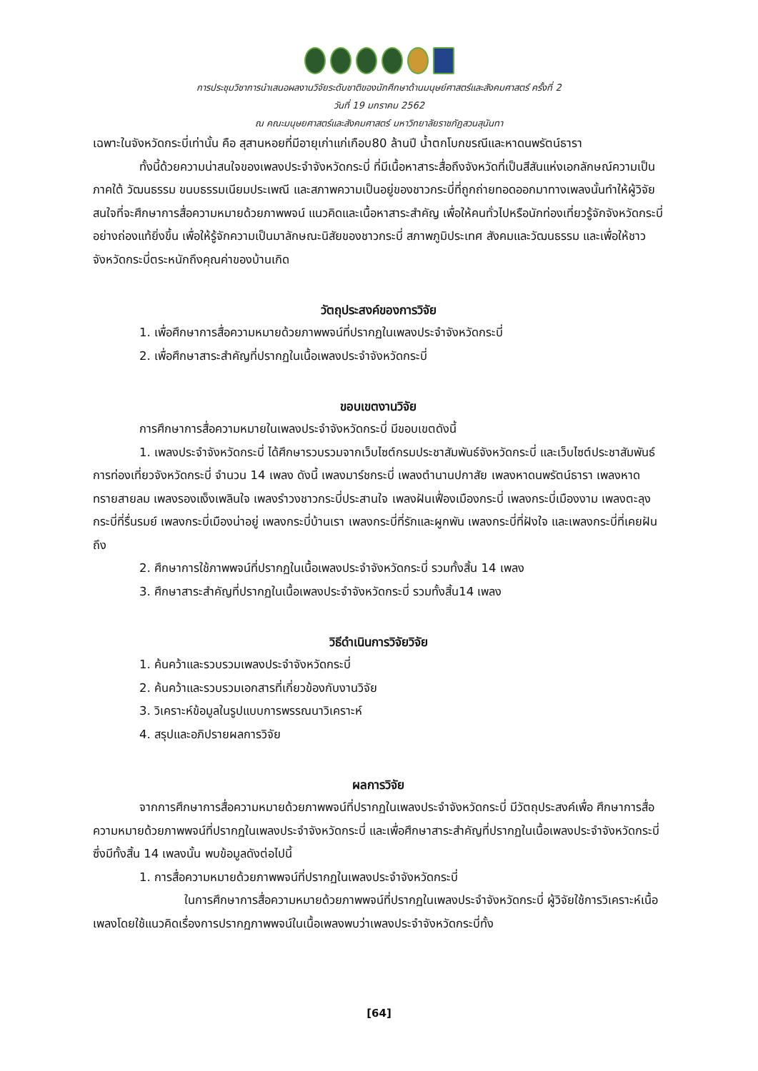การประชุมวิชาการนำเสนอผลงานวิจัยระดับชาติของนักศึกษาด้านมนุษย์ศาสตร์และสังคมศาสตร์ ครั้งที่ 2
วันที่ 19 มกราคม 2562
ณ คณะมนุษยศาสตร์และสังคมศาสตร์ มหาวิทยาลัยราชภัฏสวนสุนันทา
เฉพาะในจังหวัดกระบี่เท่านั้น คือ สุสานหอยที่มีอายุเก่าแก่เกือบ80 ล้านปี น้ำตกโบกขรณีและหาดนพรัตน์ธารา
ทั้งนี้ด้วยความน่าสนใจของเพลงประจำจังหวัดกระบี่ ที่มีเนื้อหาสาระสื่อถึงจังหวัดที่เป็นสีสันแห่งเอกลักษณ์ความเป็นภาคใต้ วัฒนธรรม ขนบธรรมเนียมประเพณี และสภาพความเป็นอยู่ของชาวกระบี่ที่ถูกถ่ายทอดออกมาทางเพลงนั้นทำให้ผู้วิจัยสนใจที่จะศึกษาการสื่อความหมายด้วยภาพพจน์ แนวคิดและเนื้อหาสาระสำคัญ เพื่อให้คนทั่วไปหรือนักท่องเที่ยวรู้จักจังหวัดกระบี่อย่างถ่องแท้ยิ่งขึ้น เพื่อให้รู้จักความเป็นมาลักษณะนิสัยของชาวกระบี่ สภาพภูมิประเทศ สังคมและวัฒนธรรม และเพื่อให้ชาวจังหวัดกระบี่ตระหนักถึงคุณค่าของบ้านเกิด
วัตถุประสงค์ของการวิจัย
1. เพื่อศึกษาการสื่อความหมายด้วยภาพพจน์ที่ปรากฏในเพลงประจำจังหวัดกระบี่
2. เพื่อศึกษาสาระสำคัญที่ปรากฏในเนื้อเพลงประจำจังหวัดกระบี่
ขอบเขตงานวิจัย
การศึกษาการสื่อความหมายในเพลงประจำจังหวัดกระบี่ มีขอบเขตดังนี้
1. เพลงประจำจังหวัดกระบี่ ได้ศึกษารวบรวมจากเว็บไซต์กรมประชาสัมพันธ์จังหวัดกระบี่ และเว็บไซต์ประชาสัมพันธ์การท่องเที่ยวจังหวัดกระบี่ จำนวน 14 เพลง ดังนี้ เพลงมาร์ชกระบี่ เพลงตำนานปกาสัย เพลงหาดนพรัตน์ธารา เพลงหาดทรายสายลม เพลงรองแง็งเพลินใจ เพลงรำวงชาวกระบี่ประสานใจ เพลงฝันเฟื่องเมืองกระบี่ เพลงกระบี่เมืองงาม เพลงตะลุงกระบี่ที่รื่นรมย์ เพลงกระบี่เมืองน่าอยู่ เพลงกระบี่บ้านเรา เพลงกระบี่ที่รักและผูกพัน เพลงกระบี่ที่ฝังใจ และเพลงกระบี่ที่เคยฝันถึง
2. ศึกษาการใช้ภาพพจน์ที่ปรากฏในเนื้อเพลงประจำจังหวัดกระบี่ รวมทั้งสิ้น 14 เพลง
3. ศึกษาสาระสำคัญที่ปรากฏในเนื้อเพลงประจำจังหวัดกระบี่ รวมทั้งสิ้น14 เพลง
วิธีดำเนินการวิจัยวิจัย
1. ค้นคว้าและรวบรวมเพลงประจำจังหวัดกระบี่
2. ค้นคว้าและรวบรวมเอกสารที่เกี่ยวข้องกับงานวิจัย
3. วิเคราะห์ข้อมูลในรูปแบบการพรรณนาวิเคราะห์
4. สรุปและอภิปรายผลการวิจัย
ผลการวิจัย
จากการศึกษาการสื่อความหมายด้วยภาพพจน์ที่ปรากฏในเพลงประจำจังหวัดกระบี่ มีวัตถุประสงค์เพื่อ ศึกษาการสื่อความหมายด้วยภาพพจน์ที่ปรากฏในเพลงประจำจังหวัดกระบี่ และเพื่อศึกษาสาระสำคัญที่ปรากฏในเนื้อเพลงประจำจังหวัดกระบี่ซึ่งมีทั้งสิ้น 14 เพลงนั้น พบข้อมูลดังต่อไปนี้
1. การสื่อความหมายด้วยภาพพจน์ที่ปรากฏในเพลงประจำจังหวัดกระบี่
ในการศึกษาการสื่อความหมายด้วยภาพพจน์ที่ปรากฏในเพลงประจำจังหวัดกระบี่ ผู้วิจัยใช้การวิเคราะห์เนื้อเพลงโดยใช้แนวคิดเรื่องการปรากฏภาพพจน์ในเนื้อเพลงพบว่าเพลงประจำจังหวัดกระบี่ทั้ง
[64]